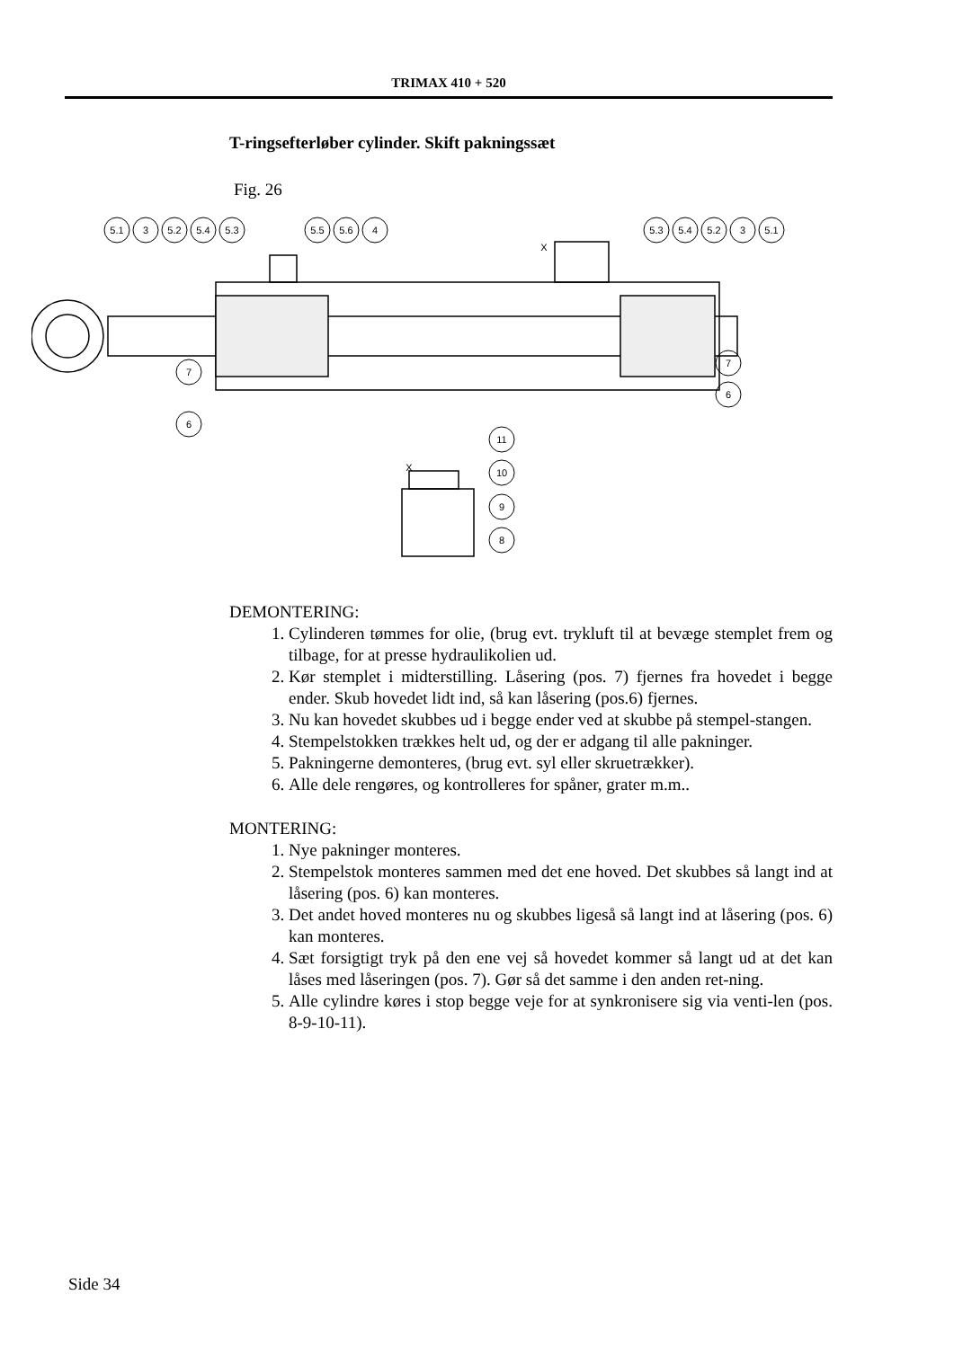TRIMAX 410 + 520
T-ringsefterløber cylinder. Skift pakningssæt
Fig. 26
5.1
3
5.2
5.4
5.3
5.5
5.6
4
5.3
5.4
5.2
3
5.1
7
6
7
6
X
X
11
10
9
8
DEMONTERING:
1. Cylinderen tømmes for olie, (brug evt. trykluft til at bevæge stemplet frem og tilbage, for at presse hydraulikolien ud.
2. Kør stemplet i midterstilling. Låsering (pos. 7) fjernes fra hovedet i begge ender. Skub hovedet lidt ind, så kan låsering (pos.6) fjernes.
3. Nu kan hovedet skubbes ud i begge ender ved at skubbe på stempel-stangen.
4. Stempelstokken trækkes helt ud, og der er adgang til alle pakninger.
5. Pakningerne demonteres, (brug evt. syl eller skruetrækker).
6. Alle dele rengøres, og kontrolleres for spåner, grater m.m..
MONTERING:
1. Nye pakninger monteres.
2. Stempelstok monteres sammen med det ene hoved. Det skubbes så langt ind at låsering (pos. 6) kan monteres.
3. Det andet hoved monteres nu og skubbes ligeså så langt ind at låsering (pos. 6) kan monteres.
4. Sæt forsigtigt tryk på den ene vej så hovedet kommer så langt ud at det kan låses med låseringen (pos. 7). Gør så det samme i den anden ret-ning.
5. Alle cylindre køres i stop begge veje for at synkronisere sig via venti-len (pos. 8-9-10-11).
Side 34